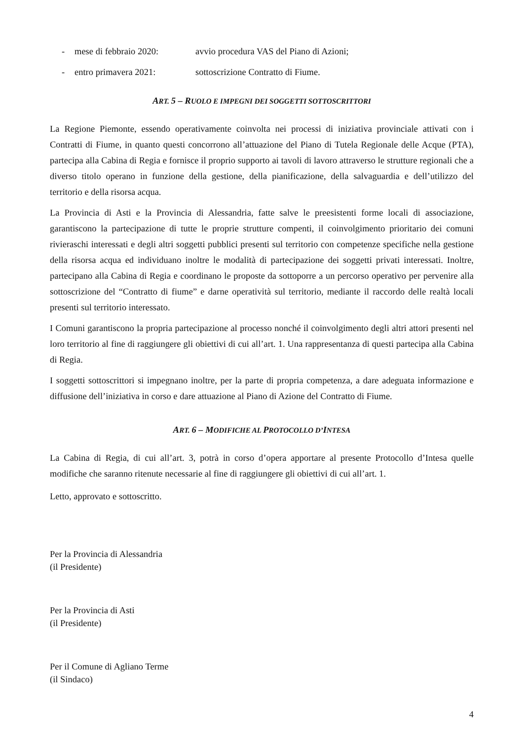- mese di febbraio 2020: avvio procedura VAS del Piano di Azioni;
- entro primavera 2021: sottoscrizione Contratto di Fiume.
ART. 5 – RUOLO E IMPEGNI DEI SOGGETTI SOTTOSCRITTORI
La Regione Piemonte, essendo operativamente coinvolta nei processi di iniziativa provinciale attivati con i Contratti di Fiume, in quanto questi concorrono all’attuazione del Piano di Tutela Regionale delle Acque (PTA), partecipa alla Cabina di Regia e fornisce il proprio supporto ai tavoli di lavoro attraverso le strutture regionali che a diverso titolo operano in funzione della gestione, della pianificazione, della salvaguardia e dell’utilizzo del territorio e della risorsa acqua.
La Provincia di Asti e la Provincia di Alessandria, fatte salve le preesistenti forme locali di associazione, garantiscono la partecipazione di tutte le proprie strutture compenti, il coinvolgimento prioritario dei comuni rivieraschi interessati e degli altri soggetti pubblici presenti sul territorio con competenze specifiche nella gestione della risorsa acqua ed individuano inoltre le modalità di partecipazione dei soggetti privati interessati. Inoltre, partecipano alla Cabina di Regia e coordinano le proposte da sottoporre a un percorso operativo per pervenire alla sottoscrizione del “Contratto di fiume” e darne operatività sul territorio, mediante il raccordo delle realtà locali presenti sul territorio interessato.
I Comuni garantiscono la propria partecipazione al processo nonché il coinvolgimento degli altri attori presenti nel loro territorio al fine di raggiungere gli obiettivi di cui all’art. 1. Una rappresentanza di questi partecipa alla Cabina di Regia.
I soggetti sottoscrittori si impegnano inoltre, per la parte di propria competenza, a dare adeguata informazione e diffusione dell’iniziativa in corso e dare attuazione al Piano di Azione del Contratto di Fiume.
ART. 6 – MODIFICHE AL PROTOCOLLO D’INTESA
La Cabina di Regia, di cui all’art. 3, potrà in corso d’opera apportare al presente Protocollo d’Intesa quelle modifiche che saranno ritenute necessarie al fine di raggiungere gli obiettivi di cui all’art. 1.
Letto, approvato e sottoscritto.
Per la Provincia di Alessandria
(il Presidente)
Per la Provincia di Asti
(il Presidente)
Per il Comune di Agliano Terme
(il Sindaco)
4